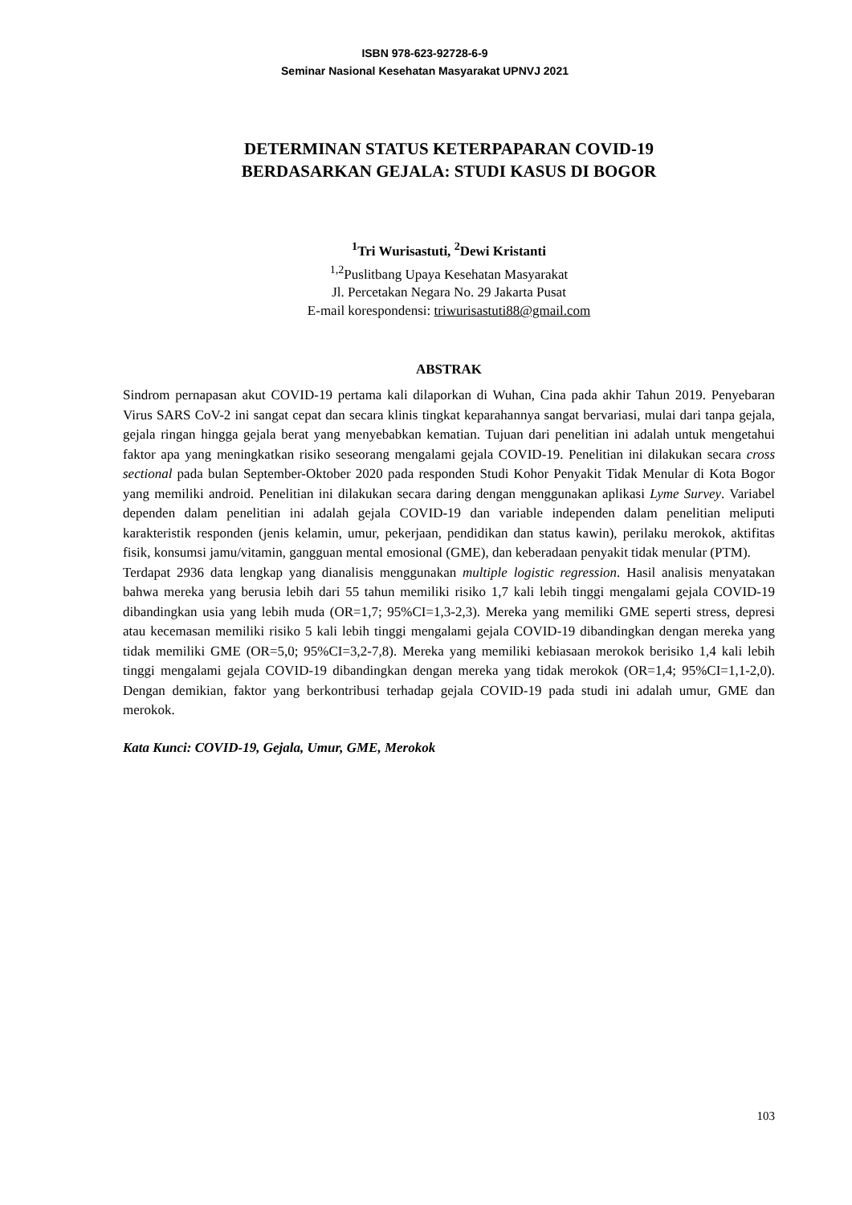ISBN 978-623-92728-6-9
Seminar Nasional Kesehatan Masyarakat UPNVJ 2021
DETERMINAN STATUS KETERPAPARAN COVID-19
BERDASARKAN GEJALA: STUDI KASUS DI BOGOR
<sup>1</sup> Tri Wurisastuti, <sup>2</sup>Dewi Kristanti
<sup>1,2</sup>Puslitbang Upaya Kesehatan Masyarakat
Jl. Percetakan Negara No. 29 Jakarta Pusat
E-mail korespondensi: triwurisastuti88@gmail.com
ABSTRAK
Sindrom pernapasan akut COVID-19 pertama kali dilaporkan di Wuhan, Cina pada akhir Tahun 2019. Penyebaran Virus SARS CoV-2 ini sangat cepat dan secara klinis tingkat keparahannya sangat bervariasi, mulai dari tanpa gejala, gejala ringan hingga gejala berat yang menyebabkan kematian. Tujuan dari penelitian ini adalah untuk mengetahui faktor apa yang meningkatkan risiko seseorang mengalami gejala COVID-19. Penelitian ini dilakukan secara cross sectional pada bulan September-Oktober 2020 pada responden Studi Kohor Penyakit Tidak Menular di Kota Bogor yang memiliki android. Penelitian ini dilakukan secara daring dengan menggunakan aplikasi Lyme Survey. Variabel dependen dalam penelitian ini adalah gejala COVID-19 dan variable independen dalam penelitian meliputi karakteristik responden (jenis kelamin, umur, pekerjaan, pendidikan dan status kawin), perilaku merokok, aktifitas fisik, konsumsi jamu/vitamin, gangguan mental emosional (GME), dan keberadaan penyakit tidak menular (PTM).
Terdapat 2936 data lengkap yang dianalisis menggunakan multiple logistic regression. Hasil analisis menyatakan bahwa mereka yang berusia lebih dari 55 tahun memiliki risiko 1,7 kali lebih tinggi mengalami gejala COVID-19 dibandingkan usia yang lebih muda (OR=1,7; 95%CI=1,3-2,3). Mereka yang memiliki GME seperti stress, depresi atau kecemasan memiliki risiko 5 kali lebih tinggi mengalami gejala COVID-19 dibandingkan dengan mereka yang tidak memiliki GME (OR=5,0; 95%CI=3,2-7,8). Mereka yang memiliki kebiasaan merokok berisiko 1,4 kali lebih tinggi mengalami gejala COVID-19 dibandingkan dengan mereka yang tidak merokok (OR=1,4; 95%CI=1,1-2,0). Dengan demikian, faktor yang berkontribusi terhadap gejala COVID-19 pada studi ini adalah umur, GME dan merokok.
Kata Kunci: COVID-19, Gejala, Umur, GME, Merokok
103